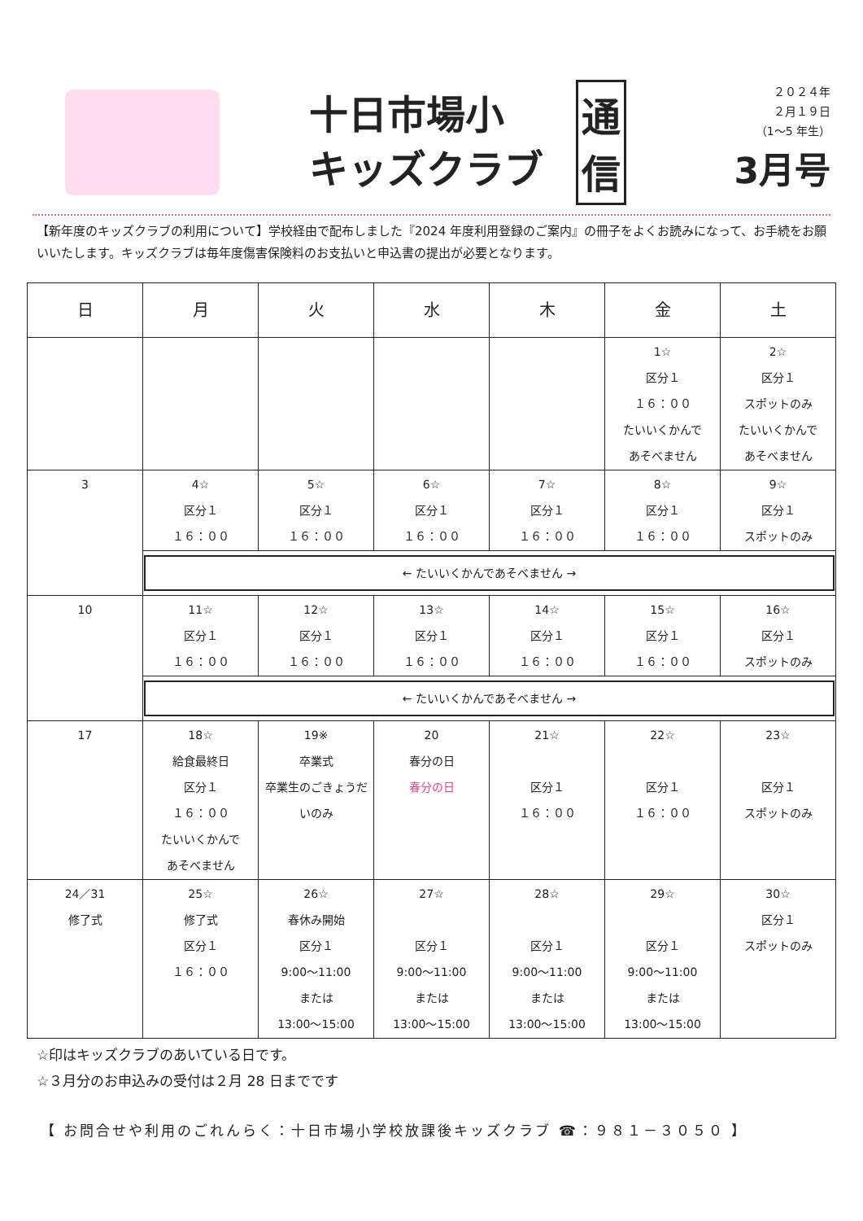十日市場小
キッズクラブ
通
信
２０２４年
２月１９日
（1～5 年生）
3月号
【新年度のキッズクラブの利用について】学校経由で配布しました『2024 年度利用登録のご案内』の冊子をよくお読みになって、お手続をお願いいたします。キッズクラブは毎年度傷害保険料のお支払いと申込書の提出が必要となります。
| 日 | 月 | 火 | 水 | 木 | 金 | 土 |
| --- | --- | --- | --- | --- | --- | --- |
| | | | | | 1☆ 区分１ １６：００ たいいくかんで あそべません | 2☆ 区分１ スポットのみ たいいくかんで あそべません |
| 3 | 4☆ 区分１ １６：００ | 5☆ 区分１ １６：００ | 6☆ 区分１ １６：００ | 7☆ 区分１ １６：００ | 8☆ 区分１ １６：００ | 9☆ 区分１ スポットのみ |
| | ← たいいくかんであそべません → | | | | | |
| 10 | 11☆ 区分１ １６：００ | 12☆ 区分１ １６：００ | 13☆ 区分１ １６：００ | 14☆ 区分１ １６：００ | 15☆ 区分１ １６：００ | 16☆ 区分１ スポットのみ |
| | ← たいいくかんであそべません → | | | | | |
| 17 | 18☆ 給食最終日 区分１ １６：００ たいいくかんで あそべません | 19※ 卒業式 卒業生のごきょうだいのみ | 20 春分の日 春分の日 | 21☆ 区分１ １６：００ | 22☆ 区分１ １６：００ | 23☆ 区分１ スポットのみ |
| 24／31 修了式 | 25☆ 修了式 区分１ １６：００ | 26☆ 春休み開始 区分１ 9:00～11:00 または 13:00～15:00 | 27☆ 区分１ 9:00～11:00 または 13:00～15:00 | 28☆ 区分１ 9:00～11:00 または 13:00～15:00 | 29☆ 区分１ 9:00～11:00 または 13:00～15:00 | 30☆ 区分１ スポットのみ |
☆印はキッズクラブのあいている日です。
☆３月分のお申込みの受付は２月 28 日までです
【 お問合せや利用のごれんらく：十日市場小学校放課後キッズクラブ ☎：９８１－３０５０ 】